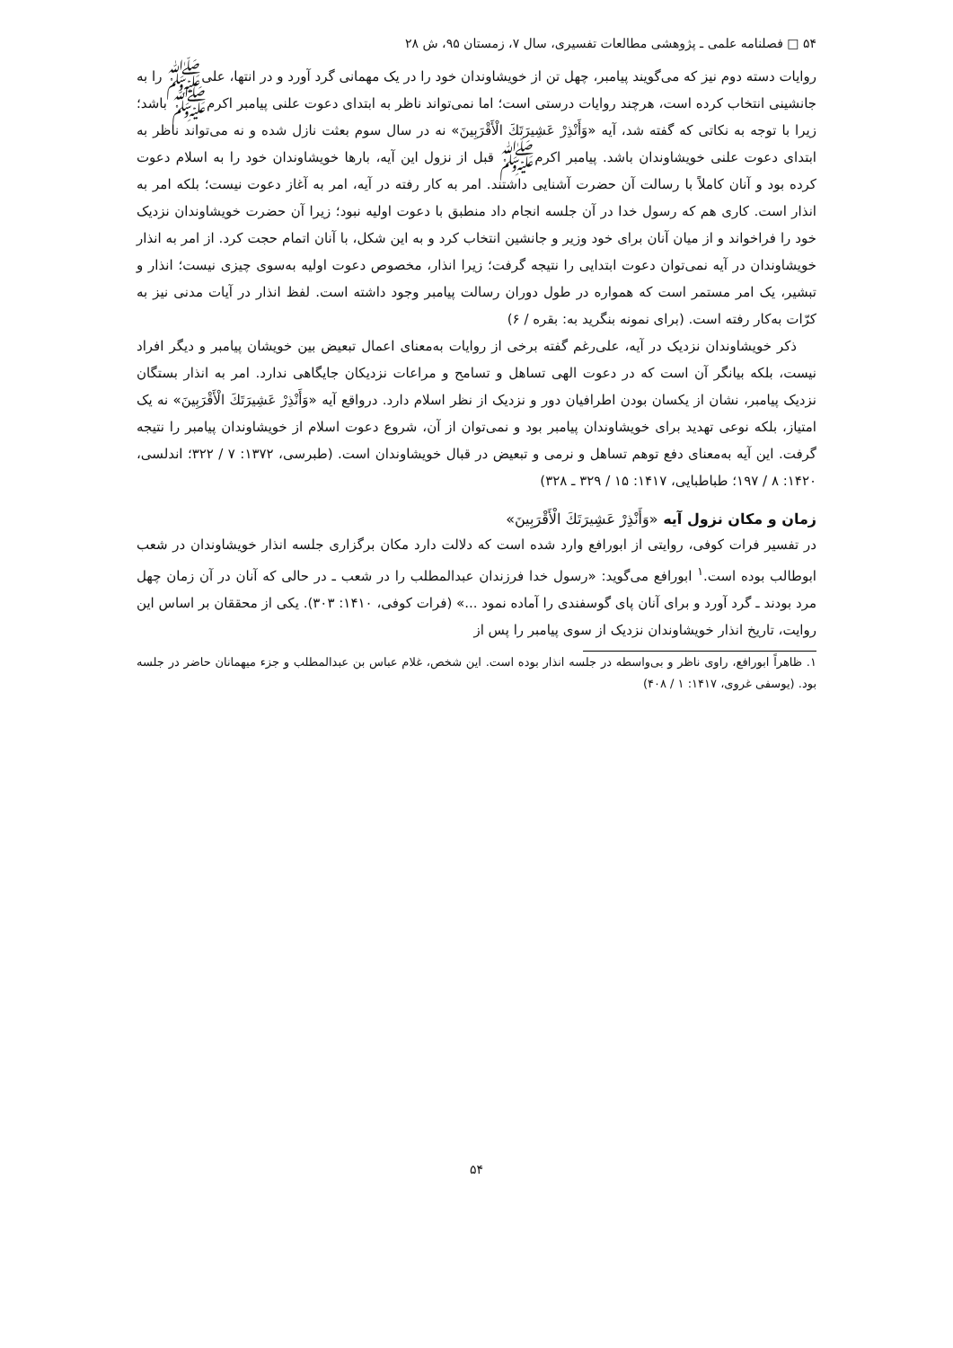۵۴ □ فصلنامه علمی ـ پژوهشی مطالعات تفسیری، سال ۷، زمستان ۹۵، ش ۲۸
روایات دسته دوم نیز که می‌گویند پیامبر، چهل تن از خویشاوندان خود را در یک مهمانی گرد آورد و در انتها، علی‌ﷺ را به جانشینی انتخاب کرده است، هرچند روایات درستی است؛ اما نمی‌تواند ناظر به ابتدای دعوت علنی پیامبر اکرمﷺ باشد؛ زیرا با توجه به نکاتی که گفته شد، آیه «وَأَنْذِرْ عَشِيرَتَكَ الْأَقْرَبِينَ» نه در سال سوم بعثت نازل شده و نه می‌تواند ناظر به ابتدای دعوت علنی خویشاوندان باشد. پیامبر اکرمﷺ قبل از نزول این آیه، بارها خویشاوندان خود را به اسلام دعوت کرده بود و آنان کاملاً با رسالت آن حضرت آشنایی داشتند. امر به کار رفته در آیه، امر به آغاز دعوت نیست؛ بلکه امر به انذار است. کاری هم که رسول خدا در آن جلسه انجام داد منطبق با دعوت اولیه نبود؛ زیرا آن حضرت خویشاوندان نزدیک خود را فراخواند و از میان آنان برای خود وزیر و جانشین انتخاب کرد و به این شکل، با آنان اتمام حجت کرد. از امر به انذار خویشاوندان در آیه نمی‌توان دعوت ابتدایی را نتیجه گرفت؛ زیرا انذار، مخصوص دعوت اولیه به‌سوی چیزی نیست؛ انذار و تبشیر، یک امر مستمر است که همواره در طول دوران رسالت پیامبر وجود داشته است. لفظ انذار در آیات مدنی نیز به کرّات به‌کار رفته است. (برای نمونه بنگرید به: بقره / ۶)
ذکر خویشاوندان نزدیک در آیه، علی‌رغم گفته برخی از روایات به‌معنای اعمال تبعیض بین خویشان پیامبر و دیگر افراد نیست، بلکه بیانگر آن است که در دعوت الهی تساهل و تسامح و مراعات نزدیکان جایگاهی ندارد. امر به انذار بستگان نزدیک پیامبر، نشان از یکسان بودن اطرافیان دور و نزدیک از نظر اسلام دارد. درواقع آیه «وَأَنْذِرْ عَشِيرَتَكَ الْأَقْرَبِينَ» نه یک امتیاز، بلکه نوعی تهدید برای خویشاوندان پیامبر بود و نمی‌توان از آن، شروع دعوت اسلام از خویشاوندان پیامبر را نتیجه گرفت. این آیه به‌معنای دفع توهم تساهل و نرمی و تبعیض در قبال خویشاوندان است. (طبرسی، ۱۳۷۲: ۷ / ۳۲۲؛ اندلسی، ۱۴۲۰: ۸ / ۱۹۷؛ طباطبایی، ۱۴۱۷: ۱۵ / ۳۲۹ ـ ۳۲۸)
زمان و مکان نزول آیه «وَأَنْذِرْ عَشِيرَتَكَ الْأَقْرَبِينَ»
در تفسیر فرات کوفی، روایتی از ابورافع وارد شده است که دلالت دارد مکان برگزاری جلسه انذار خویشاوندان در شعب ابوطالب بوده است.<sup>۱</sup> ابورافع می‌گوید: «رسول خدا فرزندان عبدالمطلب را در شعب ـ در حالی که آنان در آن زمان چهل مرد بودند ـ گرد آورد و برای آنان پای گوسفندی را آماده نمود ...» (فرات کوفی، ۱۴۱۰: ۳۰۳). یکی از محققان بر اساس این روایت، تاریخ انذار خویشاوندان نزدیک از سوی پیامبر را پس از
۱. ظاهراً ابورافع، راوی ناظر و بی‌واسطه در جلسه انذار بوده است. این شخص، غلام عباس بن عبدالمطلب و جزء میهمانان حاضر در جلسه بود. (یوسفی غروی، ۱۴۱۷: ۱ / ۴۰۸)
۵۴